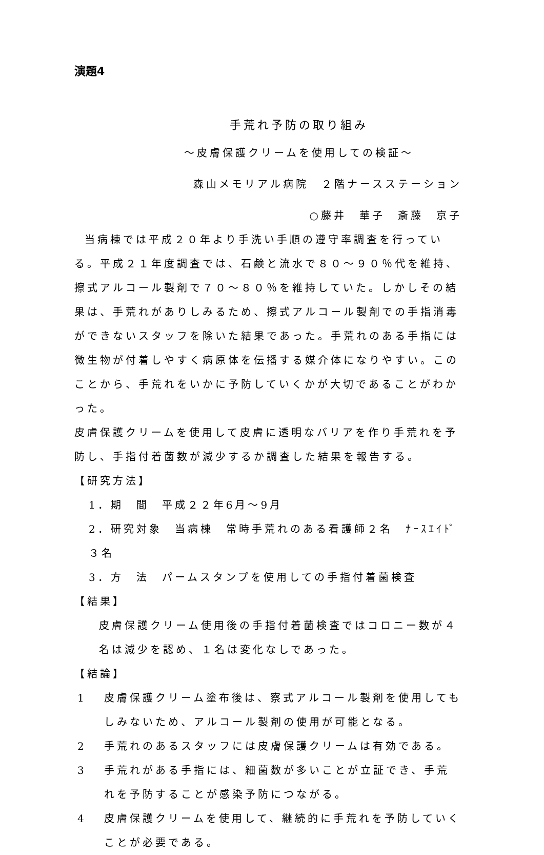演題4
手荒れ予防の取り組み
～皮膚保護クリームを使用しての検証～
森山メモリアル病院　２階ナースステーション
○藤井　華子　斎藤　京子
当病棟では平成２０年より手洗い手順の遵守率調査を行っている。平成２１年度調査では、石鹸と流水で８０～９０％代を維持、擦式アルコール製剤で７０～８０％を維持していた。しかしその結果は、手荒れがありしみるため、擦式アルコール製剤での手指消毒ができないスタッフを除いた結果であった。手荒れのある手指には微生物が付着しやすく病原体を伝播する媒介体になりやすい。このことから、手荒れをいかに予防していくかが大切であることがわかった。
皮膚保護クリームを使用して皮膚に透明なバリアを作り手荒れを予防し、手指付着菌数が減少するか調査した結果を報告する。
【研究方法】
1．期　間　平成２２年6月～9月
2．研究対象　当病棟　常時手荒れのある看護師２名　ﾅｰｽｴｲﾄﾞ３名
3．方　法　パームスタンプを使用しての手指付着菌検査
【結果】
皮膚保護クリーム使用後の手指付着菌検査ではコロニー数が４名は減少を認め、１名は変化なしであった。
【結論】
1 皮膚保護クリーム塗布後は、察式アルコール製剤を使用してもしみないため、アルコール製剤の使用が可能となる。
2 手荒れのあるスタッフには皮膚保護クリームは有効である。
3 手荒れがある手指には、細菌数が多いことが立証でき、手荒れを予防することが感染予防につながる。
4 皮膚保護クリームを使用して、継続的に手荒れを予防していくことが必要である。